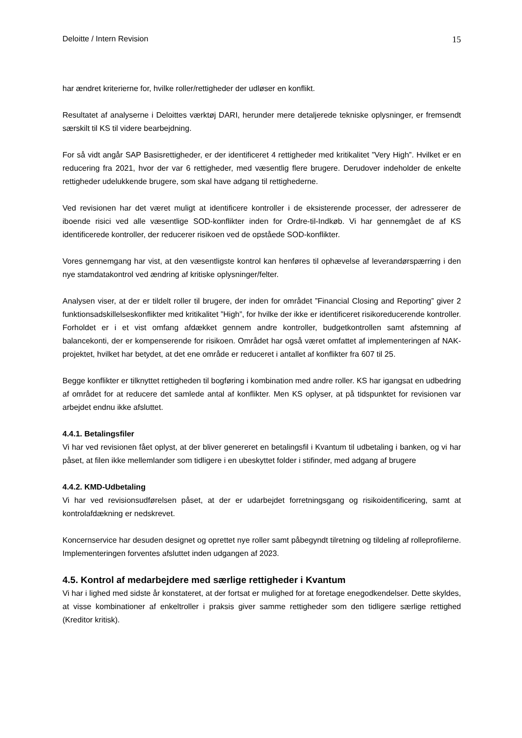Deloitte / Intern Revision 15
har ændret kriterierne for, hvilke roller/rettigheder der udløser en konflikt.
Resultatet af analyserne i Deloittes værktøj DARI, herunder mere detaljerede tekniske oplysninger, er fremsendt særskilt til KS til videre bearbejdning.
For så vidt angår SAP Basisrettigheder, er der identificeret 4 rettigheder med kritikalitet ”Very High”. Hvilket er en reducering fra 2021, hvor der var 6 rettigheder, med væsentlig flere brugere. Derudover indeholder de enkelte rettigheder udelukkende brugere, som skal have adgang til rettighederne.
Ved revisionen har det været muligt at identificere kontroller i de eksisterende processer, der adresserer de iboende risici ved alle væsentlige SOD-konflikter inden for Ordre-til-Indkøb. Vi har gennemgået de af KS identificerede kontroller, der reducerer risikoen ved de opståede SOD-konflikter.
Vores gennemgang har vist, at den væsentligste kontrol kan henføres til ophævelse af leverandørspærring i den nye stamdatakontrol ved ændring af kritiske oplysninger/felter.
Analysen viser, at der er tildelt roller til brugere, der inden for området ”Financial Closing and Reporting” giver 2 funktionsadskillelseskonflikter med kritikalitet ”High”, for hvilke der ikke er identificeret risikoreducerende kontroller. Forholdet er i et vist omfang afdækket gennem andre kontroller, budgetkontrollen samt afstemning af balancekonti, der er kompenserende for risikoen. Området har også været omfattet af implementeringen af NAK-projektet, hvilket har betydet, at det ene område er reduceret i antallet af konflikter fra 607 til 25.
Begge konflikter er tilknyttet rettigheden til bogføring i kombination med andre roller. KS har igangsat en udbedring af området for at reducere det samlede antal af konflikter. Men KS oplyser, at på tidspunktet for revisionen var arbejdet endnu ikke afsluttet.
4.4.1. Betalingsfiler
Vi har ved revisionen fået oplyst, at der bliver genereret en betalingsfil i Kvantum til udbetaling i banken, og vi har påset, at filen ikke mellemlander som tidligere i en ubeskyttet folder i stifinder, med adgang af brugere
4.4.2. KMD-Udbetaling
Vi har ved revisionsudførelsen påset, at der er udarbejdet forretningsgang og risikoidentificering, samt at kontrolafdækning er nedskrevet.
Koncernservice har desuden designet og oprettet nye roller samt påbegyndt tilretning og tildeling af rolleprofilerne. Implementeringen forventes afsluttet inden udgangen af 2023.
4.5. Kontrol af medarbejdere med særlige rettigheder i Kvantum
Vi har i lighed med sidste år konstateret, at der fortsat er mulighed for at foretage enegodkendelser. Dette skyldes, at visse kombinationer af enkeltroller i praksis giver samme rettigheder som den tidligere særlige rettighed (Kreditor kritisk).